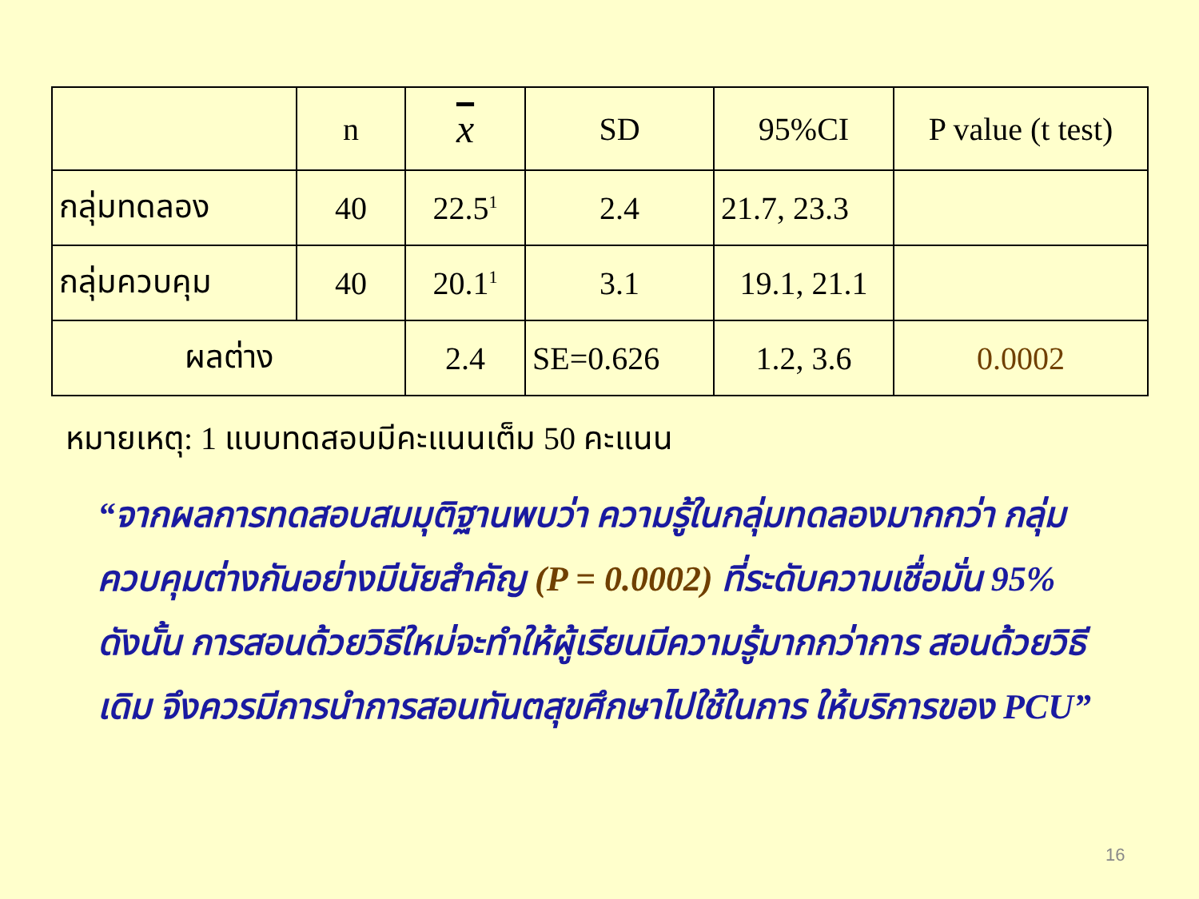| | n | x | SD | 95%CI | P value (t test) |
| --- | --- | --- | --- | --- | --- |
| กลุ่มทดลอง | 40 | 22.5<sup>1</sup> | 2.4 | 21.7, 23.3 | |
| กลุ่มควบคุม | 40 | 20.1<sup>1</sup> | 3.1 | 19.1, 21.1 | |
| ผลต่าง | | 2.4 | SE=0.626 | 1.2, 3.6 | 0.0002 |
หมายเหตุ: 1 แบบทดสอบมีคะแนนเต็ม 50 คะแนน
“จากผลการทดสอบสมมุติฐานพบว่า ความรู้ในกลุ่มทดลองมากกว่า กลุ่มควบคุมต่างกันอย่างมีนัยสำคัญ (P = 0.0002) ที่ระดับความเชื่อมั่น 95% ดังนั้น การสอนด้วยวิธีใหม่จะทำให้ผู้เรียนมีความรู้มากกว่าการ สอนด้วยวิธีเดิม จึงควรมีการนำการสอนทันตสุขศึกษาไปใช้ในการ ให้บริการของ PCU”
16